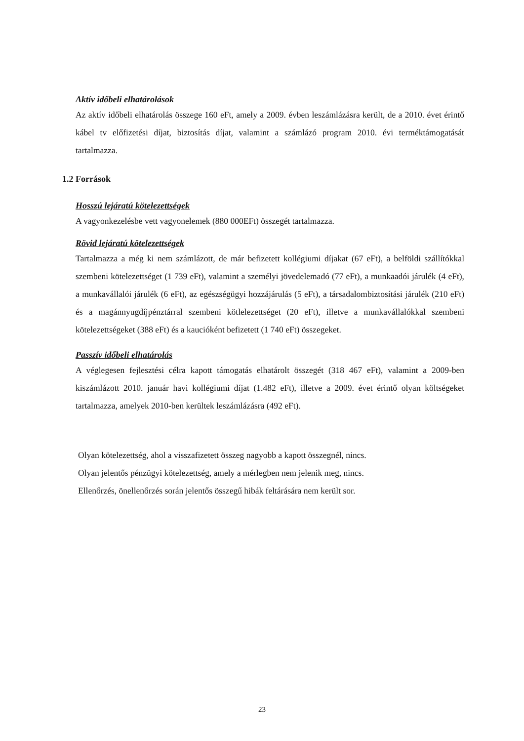Aktív időbeli elhatárolások
Az aktív időbeli elhatárolás összege 160 eFt, amely a 2009. évben leszámlázásra került, de a 2010. évet érintő kábel tv előfizetési díjat, biztosítás díjat, valamint a számlázó program 2010. évi terméktámogatását tartalmazza.
1.2 Források
Hosszú lejáratú kötelezettségek
A vagyonkezelésbe vett vagyonelemek (880 000EFt) összegét tartalmazza.
Rövid lejáratú kötelezettségek
Tartalmazza a még ki nem számlázott, de már befizetett kollégiumi díjakat (67 eFt), a belföldi szállítókkal szembeni kötelezettséget (1 739 eFt), valamint a személyi jövedelemadó (77 eFt), a munkaadói járulék (4 eFt), a munkavállalói járulék (6 eFt), az egészségügyi hozzájárulás (5 eFt), a társadalombiztosítási járulék (210 eFt) és a magánnyugdíjpénztárral szembeni kötlelezettséget (20 eFt), illetve a munkavállalókkal szembeni kötelezettségeket (388 eFt) és a kaucióként befizetett (1 740 eFt) összegeket.
Passzív időbeli elhatárolás
A véglegesen fejlesztési célra kapott támogatás elhatárolt összegét (318 467 eFt), valamint a 2009-ben kiszámlázott 2010. január havi kollégiumi díjat (1.482 eFt), illetve a 2009. évet érintő olyan költségeket tartalmazza, amelyek 2010-ben kerültek leszámlázásra (492 eFt).
Olyan kötelezettség, ahol a visszafizetett összeg nagyobb a kapott összegnél, nincs.
Olyan jelentős pénzügyi kötelezettség, amely a mérlegben nem jelenik meg, nincs.
Ellenőrzés, önellenőrzés során jelentős összegű hibák feltárására nem került sor.
23